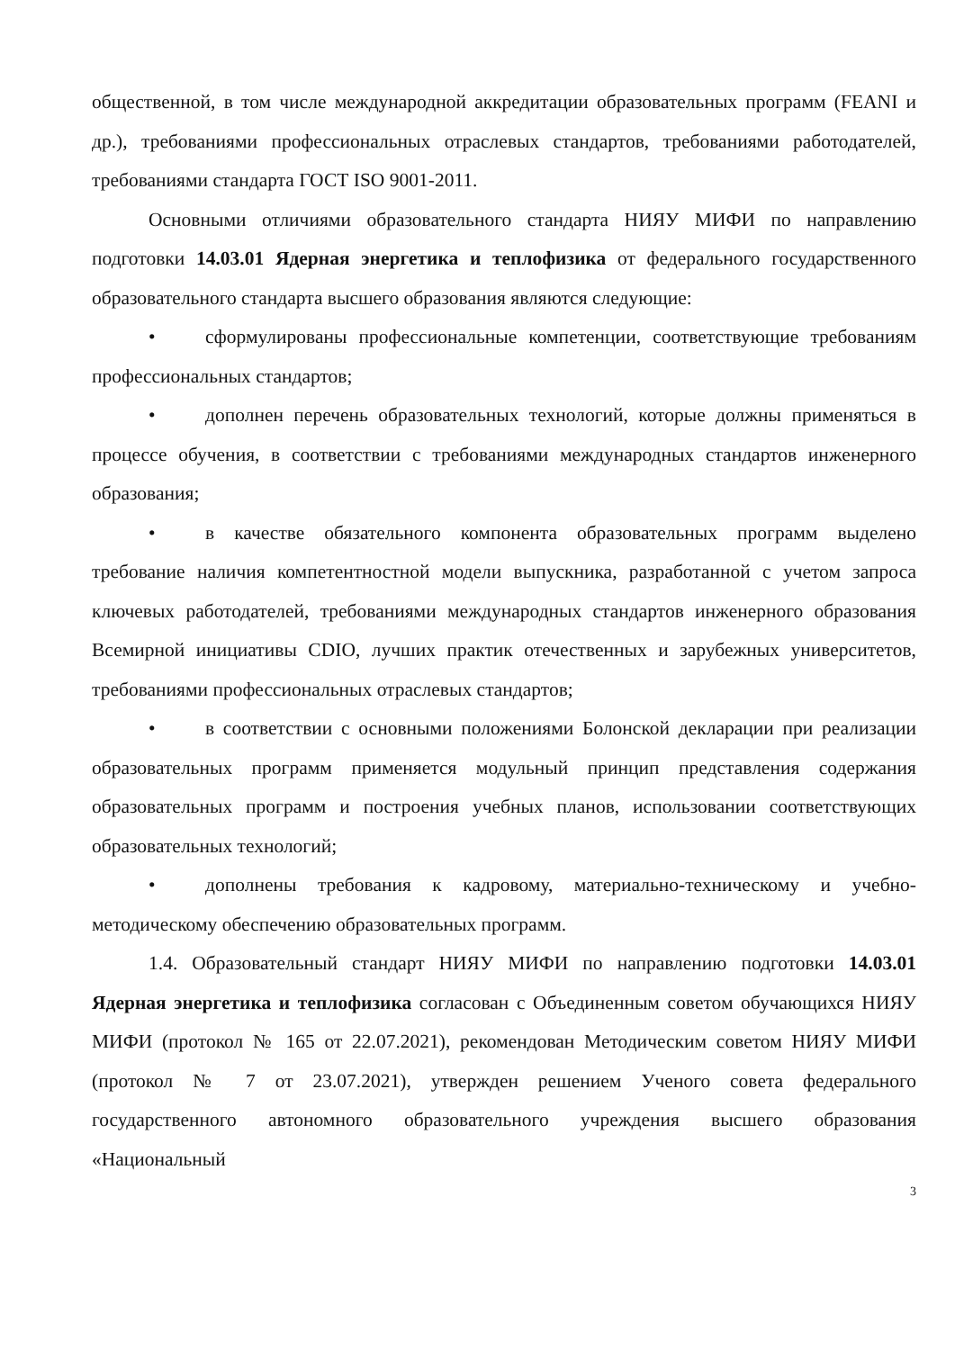общественной, в том числе международной аккредитации образовательных программ (FEANI и др.), требованиями профессиональных отраслевых стандартов, требованиями работодателей, требованиями стандарта ГОСТ ISO 9001-2011.
Основными отличиями образовательного стандарта НИЯУ МИФИ по направлению подготовки 14.03.01 Ядерная энергетика и теплофизика от федерального государственного образовательного стандарта высшего образования являются следующие:
• сформулированы профессиональные компетенции, соответствующие требованиям профессиональных стандартов;
• дополнен перечень образовательных технологий, которые должны применяться в процессе обучения, в соответствии с требованиями международных стандартов инженерного образования;
• в качестве обязательного компонента образовательных программ выделено требование наличия компетентностной модели выпускника, разработанной с учетом запроса ключевых работодателей, требованиями международных стандартов инженерного образования Всемирной инициативы CDIO, лучших практик отечественных и зарубежных университетов, требованиями профессиональных отраслевых стандартов;
• в соответствии с основными положениями Болонской декларации при реализации образовательных программ применяется модульный принцип представления содержания образовательных программ и построения учебных планов, использовании соответствующих образовательных технологий;
• дополнены требования к кадровому, материально-техническому и учебно-методическому обеспечению образовательных программ.
1.4. Образовательный стандарт НИЯУ МИФИ по направлению подготовки 14.03.01 Ядерная энергетика и теплофизика согласован с Объединенным советом обучающихся НИЯУ МИФИ (протокол № 165 от 22.07.2021), рекомендован Методическим советом НИЯУ МИФИ (протокол № 7 от 23.07.2021), утвержден решением Ученого совета федерального государственного автономного образовательного учреждения высшего образования «Национальный
3